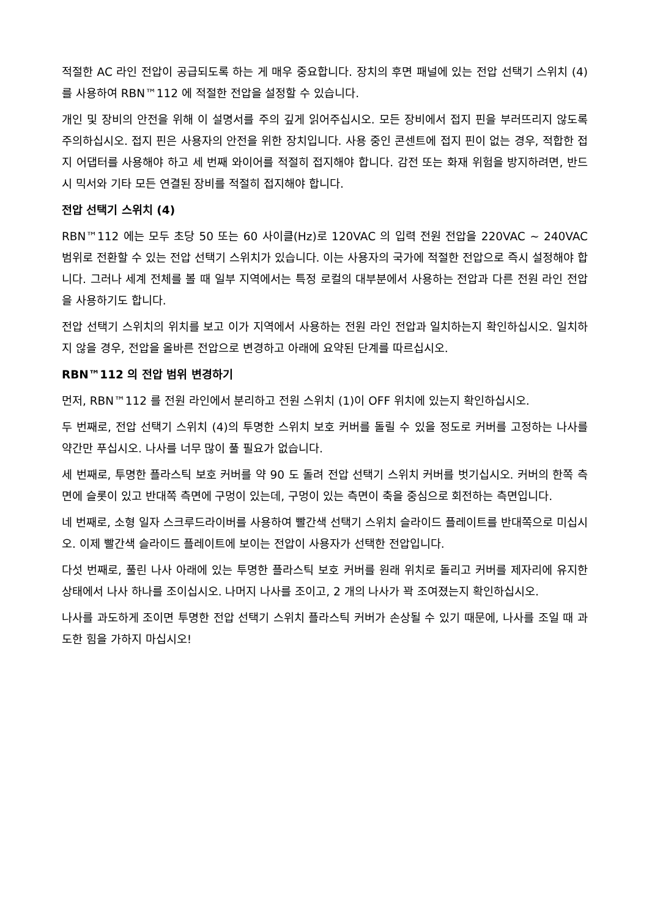적절한 AC 라인 전압이 공급되도록 하는 게 매우 중요합니다. 장치의 후면 패널에 있는 전압 선택기 스위치 (4)를 사용하여 RBN™112 에 적절한 전압을 설정할 수 있습니다.
개인 및 장비의 안전을 위해 이 설명서를 주의 깊게 읽어주십시오. 모든 장비에서 접지 핀을 부러뜨리지 않도록 주의하십시오. 접지 핀은 사용자의 안전을 위한 장치입니다. 사용 중인 콘센트에 접지 핀이 없는 경우, 적합한 접지 어댑터를 사용해야 하고 세 번째 와이어를 적절히 접지해야 합니다. 감전 또는 화재 위험을 방지하려면, 반드시 믹서와 기타 모든 연결된 장비를 적절히 접지해야 합니다.
전압 선택기 스위치 (4)
RBN™112 에는 모두 초당 50 또는 60 사이클(Hz)로 120VAC 의 입력 전원 전압을 220VAC ~ 240VAC 범위로 전환할 수 있는 전압 선택기 스위치가 있습니다. 이는 사용자의 국가에 적절한 전압으로 즉시 설정해야 합니다. 그러나 세계 전체를 볼 때 일부 지역에서는 특정 로컬의 대부분에서 사용하는 전압과 다른 전원 라인 전압을 사용하기도 합니다.
전압 선택기 스위치의 위치를 보고 이가 지역에서 사용하는 전원 라인 전압과 일치하는지 확인하십시오. 일치하지 않을 경우, 전압을 올바른 전압으로 변경하고 아래에 요약된 단계를 따르십시오.
RBN™112 의 전압 범위 변경하기
먼저, RBN™112 를 전원 라인에서 분리하고 전원 스위치 (1)이 OFF 위치에 있는지 확인하십시오.
두 번째로, 전압 선택기 스위치 (4)의 투명한 스위치 보호 커버를 돌릴 수 있을 정도로 커버를 고정하는 나사를 약간만 푸십시오. 나사를 너무 많이 풀 필요가 없습니다.
세 번째로, 투명한 플라스틱 보호 커버를 약 90 도 돌려 전압 선택기 스위치 커버를 벗기십시오. 커버의 한쪽 측면에 슬롯이 있고 반대쪽 측면에 구멍이 있는데, 구멍이 있는 측면이 축을 중심으로 회전하는 측면입니다.
네 번째로, 소형 일자 스크루드라이버를 사용하여 빨간색 선택기 스위치 슬라이드 플레이트를 반대쪽으로 미십시오. 이제 빨간색 슬라이드 플레이트에 보이는 전압이 사용자가 선택한 전압입니다.
다섯 번째로, 풀린 나사 아래에 있는 투명한 플라스틱 보호 커버를 원래 위치로 돌리고 커버를 제자리에 유지한 상태에서 나사 하나를 조이십시오. 나머지 나사를 조이고, 2 개의 나사가 꽉 조여졌는지 확인하십시오.
나사를 과도하게 조이면 투명한 전압 선택기 스위치 플라스틱 커버가 손상될 수 있기 때문에, 나사를 조일 때 과도한 힘을 가하지 마십시오!